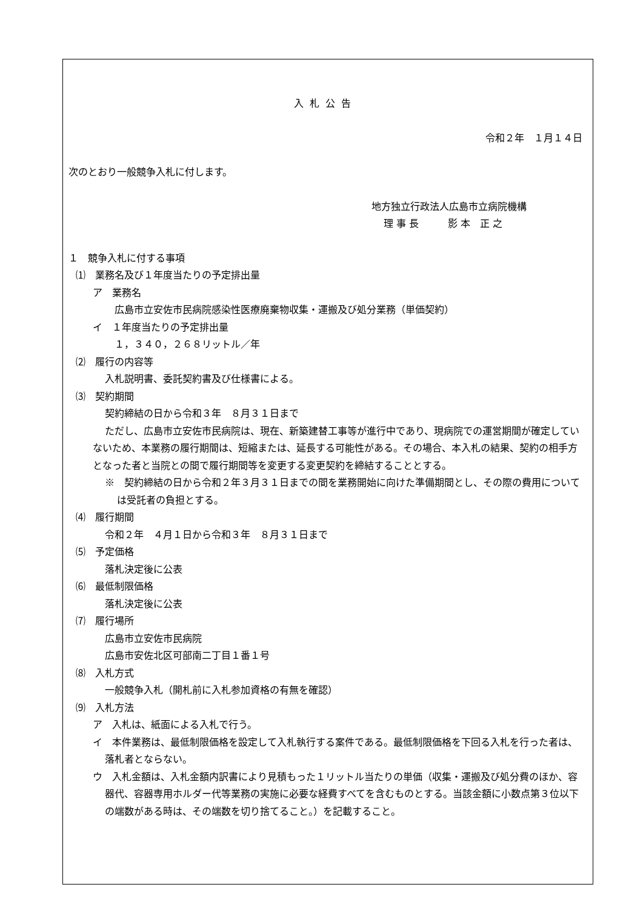入札公告
令和２年　１月１４日
次のとおり一般競争入札に付します。
地方独立行政法人広島市立病院機構
理 事 長　　　影 本　正 之
１　競争入札に付する事項
⑴　業務名及び１年度当たりの予定排出量
ア　業務名
広島市立安佐市民病院感染性医療廃棄物収集・運搬及び処分業務（単価契約）
イ　１年度当たりの予定排出量
１，３４０，２６８リットル／年
⑵　履行の内容等
入札説明書、委託契約書及び仕様書による。
⑶　契約期間
契約締結の日から令和３年　８月３１日まで
ただし、広島市立安佐市民病院は、現在、新築建替工事等が進行中であり、現病院での運営期間が確定していないため、本業務の履行期間は、短縮または、延長する可能性がある。その場合、本入札の結果、契約の相手方となった者と当院との間で履行期間等を変更する変更契約を締結することとする。
※　契約締結の日から令和２年３月３１日までの間を業務開始に向けた準備期間とし、その際の費用については受託者の負担とする。
⑷　履行期間
令和２年　４月１日から令和３年　８月３１日まで
⑸　予定価格
落札決定後に公表
⑹　最低制限価格
落札決定後に公表
⑺　履行場所
広島市立安佐市民病院
広島市安佐北区可部南二丁目１番１号
⑻　入札方式
一般競争入札（開札前に入札参加資格の有無を確認）
⑼　入札方法
ア　入札は、紙面による入札で行う。
イ　本件業務は、最低制限価格を設定して入札執行する案件である。最低制限価格を下回る入札を行った者は、落札者とならない。
ウ　入札金額は、入札金額内訳書により見積もった１リットル当たりの単価（収集・運搬及び処分費のほか、容器代、容器専用ホルダー代等業務の実施に必要な経費すべてを含むものとする。当該金額に小数点第３位以下の端数がある時は、その端数を切り捨てること。）を記載すること。